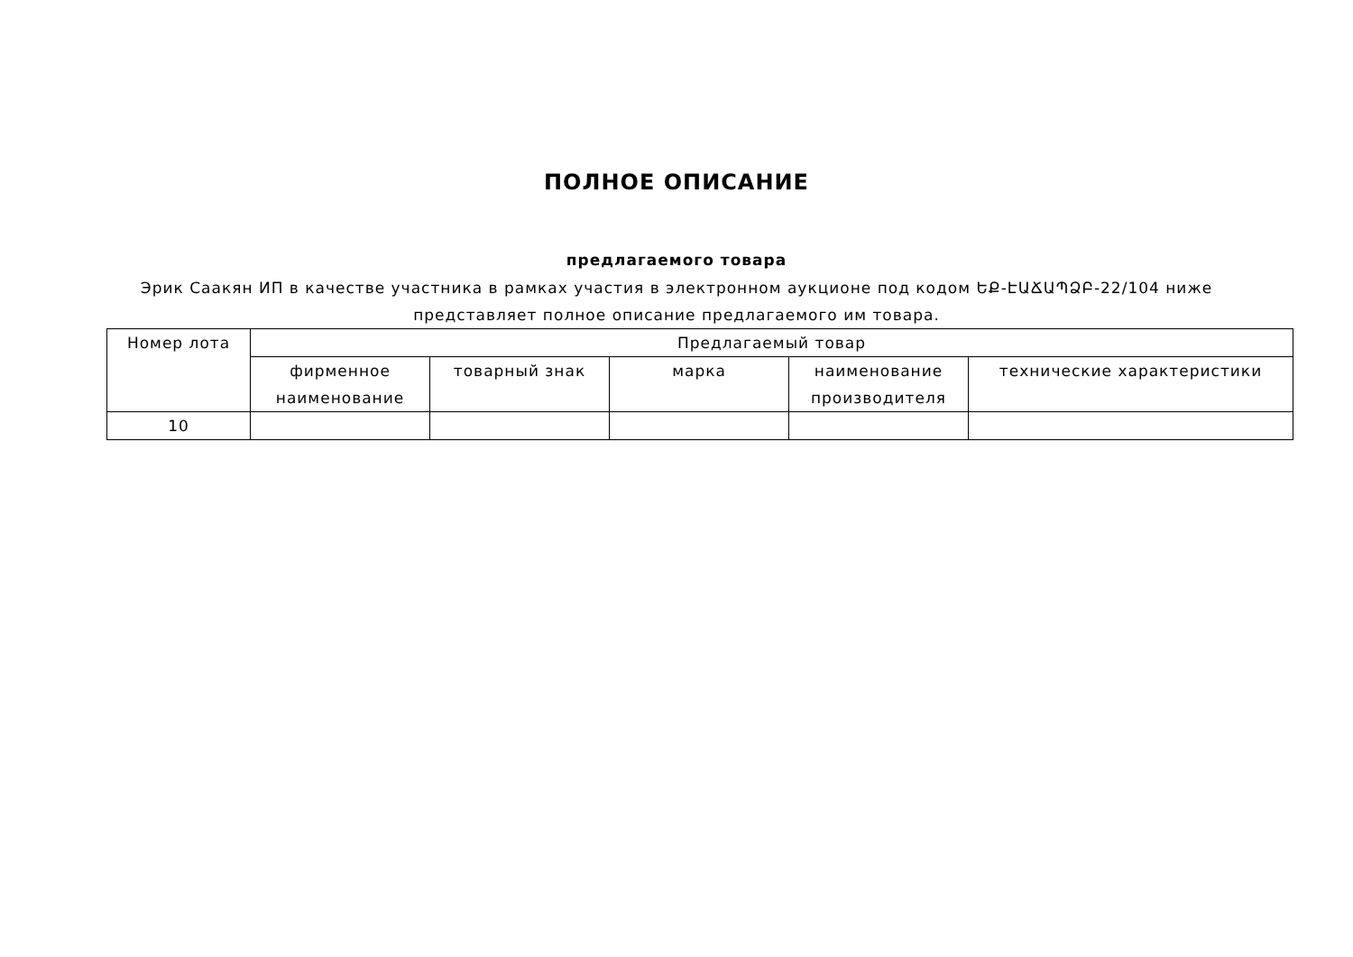ПОЛНОЕ ОПИСАНИЕ
предлагаемого товара
Эрик Саакян ИП в качестве участника в рамках участия в электронном аукционе под кодом ԵՔ-ԷԱՃԱՊՁԲ-22/104 ниже представляет полное описание предлагаемого им товара.
| Номер лота | Предлагаемый товар | | | | |
| --- | --- | --- | --- | --- | --- |
| | фирменное наименование | товарный знак | марка | наименование производителя | технические характеристики |
| 10 | | | | | |